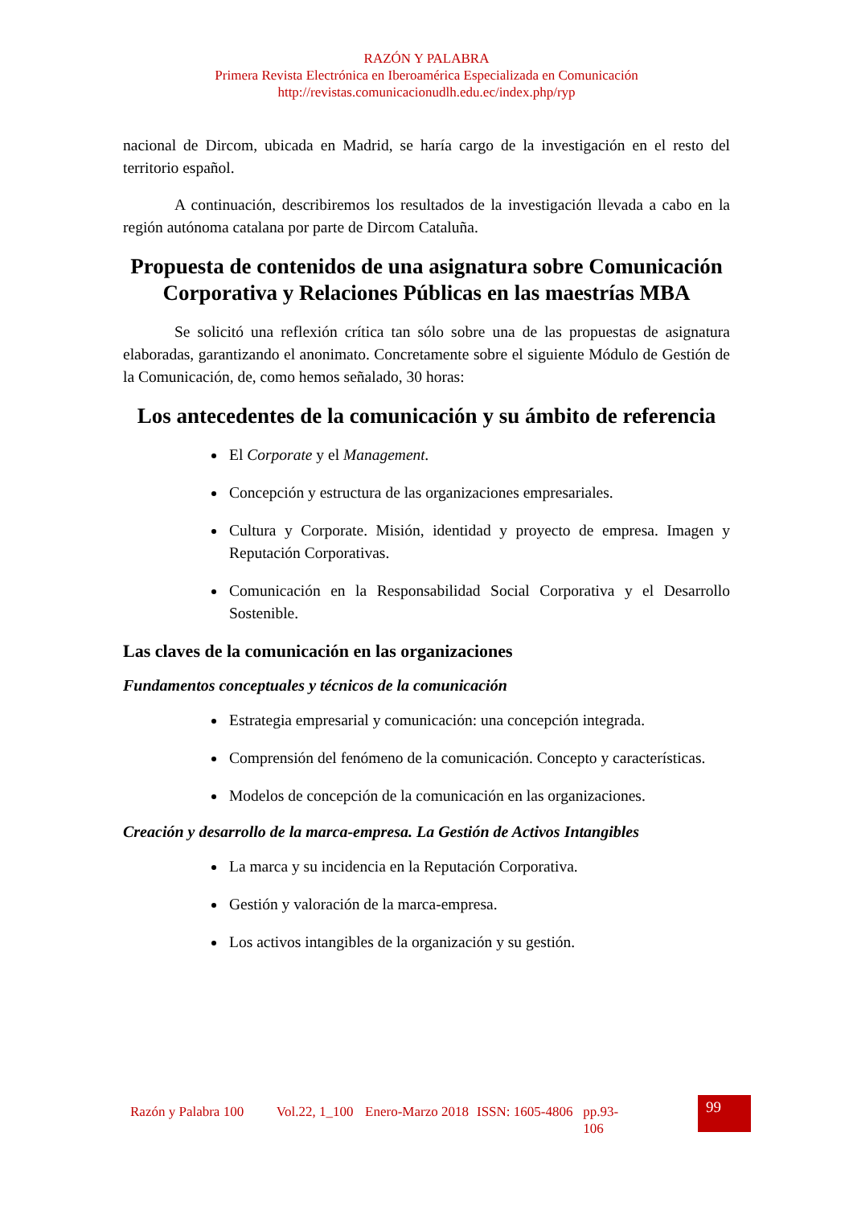RAZÓN Y PALABRA
Primera Revista Electrónica en Iberoamérica Especializada en Comunicación
http://revistas.comunicacionudlh.edu.ec/index.php/ryp
nacional de Dircom, ubicada en Madrid, se haría cargo de la investigación en el resto del territorio español.
A continuación, describiremos los resultados de la investigación llevada a cabo en la región autónoma catalana por parte de Dircom Cataluña.
Propuesta de contenidos de una asignatura sobre Comunicación Corporativa y Relaciones Públicas en las maestrías MBA
Se solicitó una reflexión crítica tan sólo sobre una de las propuestas de asignatura elaboradas, garantizando el anonimato. Concretamente sobre el siguiente Módulo de Gestión de la Comunicación, de, como hemos señalado, 30 horas:
Los antecedentes de la comunicación y su ámbito de referencia
El Corporate y el Management.
Concepción y estructura de las organizaciones empresariales.
Cultura y Corporate. Misión, identidad y proyecto de empresa. Imagen y Reputación Corporativas.
Comunicación en la Responsabilidad Social Corporativa y el Desarrollo Sostenible.
Las claves de la comunicación en las organizaciones
Fundamentos conceptuales y técnicos de la comunicación
Estrategia empresarial y comunicación: una concepción integrada.
Comprensión del fenómeno de la comunicación. Concepto y características.
Modelos de concepción de la comunicación en las organizaciones.
Creación y desarrollo de la marca-empresa. La Gestión de Activos Intangibles
La marca y su incidencia en la Reputación Corporativa.
Gestión y valoración de la marca-empresa.
Los activos intangibles de la organización y su gestión.
Razón y Palabra 100
Vol.22, 1_100
Enero-Marzo 2018
ISSN: 1605-4806
pp.93-106
99